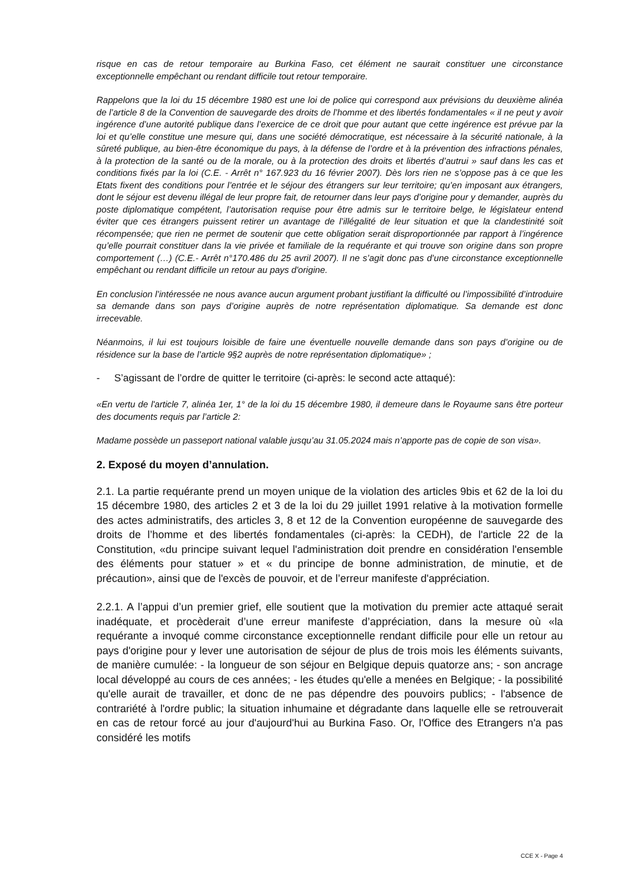risque en cas de retour temporaire au Burkina Faso, cet élément ne saurait constituer une circonstance exceptionnelle empêchant ou rendant difficile tout retour temporaire.
Rappelons que la loi du 15 décembre 1980 est une loi de police qui correspond aux prévisions du deuxième alinéa de l’article 8 de la Convention de sauvegarde des droits de l’homme et des libertés fondamentales « il ne peut y avoir ingérence d’une autorité publique dans l’exercice de ce droit que pour autant que cette ingérence est prévue par la loi et qu’elle constitue une mesure qui, dans une société démocratique, est nécessaire à la sécurité nationale, à la sûreté publique, au bien-être économique du pays, à la défense de l’ordre et à la prévention des infractions pénales, à la protection de la santé ou de la morale, ou à la protection des droits et libertés d’autrui » sauf dans les cas et conditions fixés par la loi (C.E. - Arrêt n° 167.923 du 16 février 2007). Dès lors rien ne s’oppose pas à ce que les Etats fixent des conditions pour l’entrée et le séjour des étrangers sur leur territoire; qu’en imposant aux étrangers, dont le séjour est devenu illégal de leur propre fait, de retourner dans leur pays d’origine pour y demander, auprès du poste diplomatique compétent, l’autorisation requise pour être admis sur le territoire belge, le législateur entend éviter que ces étrangers puissent retirer un avantage de l’illégalité de leur situation et que la clandestinité soit récompensée; que rien ne permet de soutenir que cette obligation serait disproportionnée par rapport à l’ingérence qu’elle pourrait constituer dans la vie privée et familiale de la requérante et qui trouve son origine dans son propre comportement (…) (C.E.- Arrêt n°170.486 du 25 avril 2007). Il ne s’agit donc pas d’une circonstance exceptionnelle empêchant ou rendant difficile un retour au pays d'origine.
En conclusion l’intéressée ne nous avance aucun argument probant justifiant la difficulté ou l’impossibilité d’introduire sa demande dans son pays d’origine auprès de notre représentation diplomatique. Sa demande est donc irrecevable.
Néanmoins, il lui est toujours loisible de faire une éventuelle nouvelle demande dans son pays d’origine ou de résidence sur la base de l’article 9§2 auprès de notre représentation diplomatique» ;
- S’agissant de l’ordre de quitter le territoire (ci-après: le second acte attaqué):
«En vertu de l'article 7, alinéa 1er, 1° de la loi du 15 décembre 1980, il demeure dans le Royaume sans être porteur des documents requis par l’article 2:
Madame possède un passeport national valable jusqu’au 31.05.2024 mais n’apporte pas de copie de son visa».
2. Exposé du moyen d’annulation.
2.1. La partie requérante prend un moyen unique de la violation des articles 9bis et 62 de la loi du 15 décembre 1980, des articles 2 et 3 de la loi du 29 juillet 1991 relative à la motivation formelle des actes administratifs, des articles 3, 8 et 12 de la Convention européenne de sauvegarde des droits de l’homme et des libertés fondamentales (ci-après: la CEDH), de l'article 22 de la Constitution, «du principe suivant lequel l'administration doit prendre en considération l'ensemble des éléments pour statuer » et « du principe de bonne administration, de minutie, et de précaution», ainsi que de l'excès de pouvoir, et de l’erreur manifeste d'appréciation.
2.2.1. A l’appui d’un premier grief, elle soutient que la motivation du premier acte attaqué serait inadéquate, et procèderait d’une erreur manifeste d’appréciation, dans la mesure où «la requérante a invoqué comme circonstance exceptionnelle rendant difficile pour elle un retour au pays d'origine pour y lever une autorisation de séjour de plus de trois mois les éléments suivants, de manière cumulée: - la longueur de son séjour en Belgique depuis quatorze ans; - son ancrage local développé au cours de ces années; - les études qu'elle a menées en Belgique; - la possibilité qu'elle aurait de travailler, et donc de ne pas dépendre des pouvoirs publics; - l'absence de contrariété à l'ordre public; la situation inhumaine et dégradante dans laquelle elle se retrouverait en cas de retour forcé au jour d'aujourd'hui au Burkina Faso. Or, l'Office des Etrangers n'a pas considéré les motifs
CCE X - Page 4